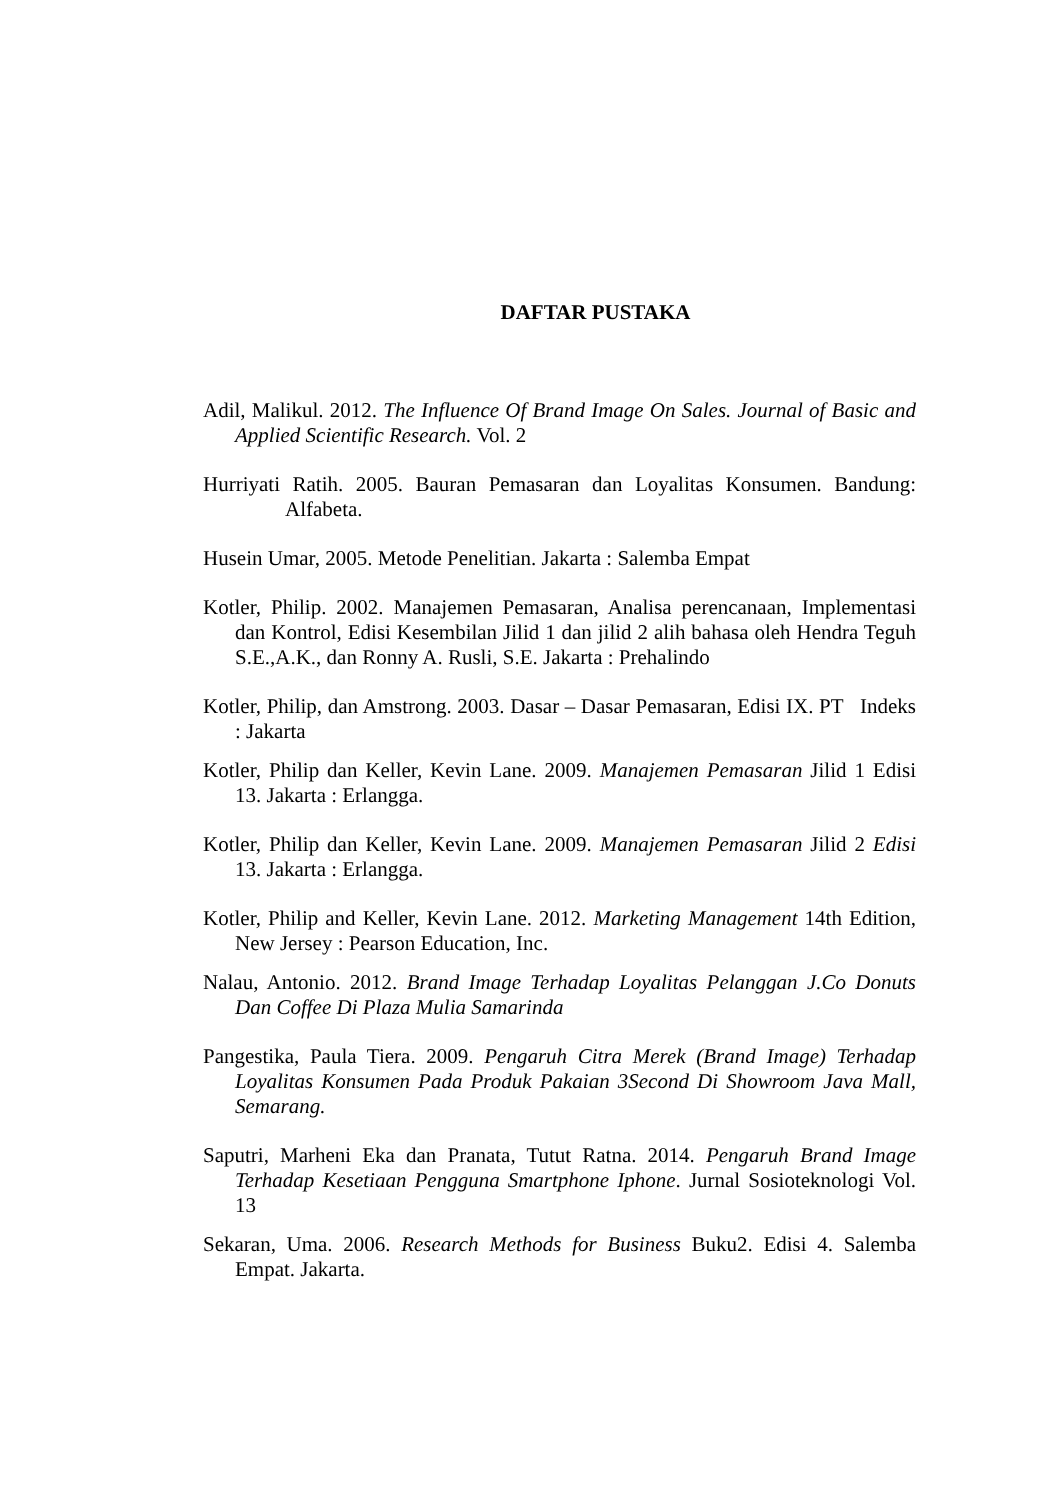DAFTAR PUSTAKA
Adil, Malikul. 2012. The Influence Of Brand Image On Sales. Journal of Basic and Applied Scientific Research. Vol. 2
Hurriyati Ratih. 2005. Bauran Pemasaran dan Loyalitas Konsumen. Bandung: Alfabeta.
Husein Umar, 2005. Metode Penelitian. Jakarta : Salemba Empat
Kotler, Philip. 2002. Manajemen Pemasaran, Analisa perencanaan, Implementasi dan Kontrol, Edisi Kesembilan Jilid 1 dan jilid 2 alih bahasa oleh Hendra Teguh S.E.,A.K., dan Ronny A. Rusli, S.E. Jakarta : Prehalindo
Kotler, Philip, dan Amstrong. 2003. Dasar – Dasar Pemasaran, Edisi IX. PT Indeks : Jakarta
Kotler, Philip dan Keller, Kevin Lane. 2009. Manajemen Pemasaran Jilid 1 Edisi 13. Jakarta : Erlangga.
Kotler, Philip dan Keller, Kevin Lane. 2009. Manajemen Pemasaran Jilid 2 Edisi 13. Jakarta : Erlangga.
Kotler, Philip and Keller, Kevin Lane. 2012. Marketing Management 14th Edition, New Jersey : Pearson Education, Inc.
Nalau, Antonio. 2012. Brand Image Terhadap Loyalitas Pelanggan J.Co Donuts Dan Coffee Di Plaza Mulia Samarinda
Pangestika, Paula Tiera. 2009. Pengaruh Citra Merek (Brand Image) Terhadap Loyalitas Konsumen Pada Produk Pakaian 3Second Di Showroom Java Mall, Semarang.
Saputri, Marheni Eka dan Pranata, Tutut Ratna. 2014. Pengaruh Brand Image Terhadap Kesetiaan Pengguna Smartphone Iphone. Jurnal Sosioteknologi Vol. 13
Sekaran, Uma. 2006. Research Methods for Business Buku2. Edisi 4. Salemba Empat. Jakarta.